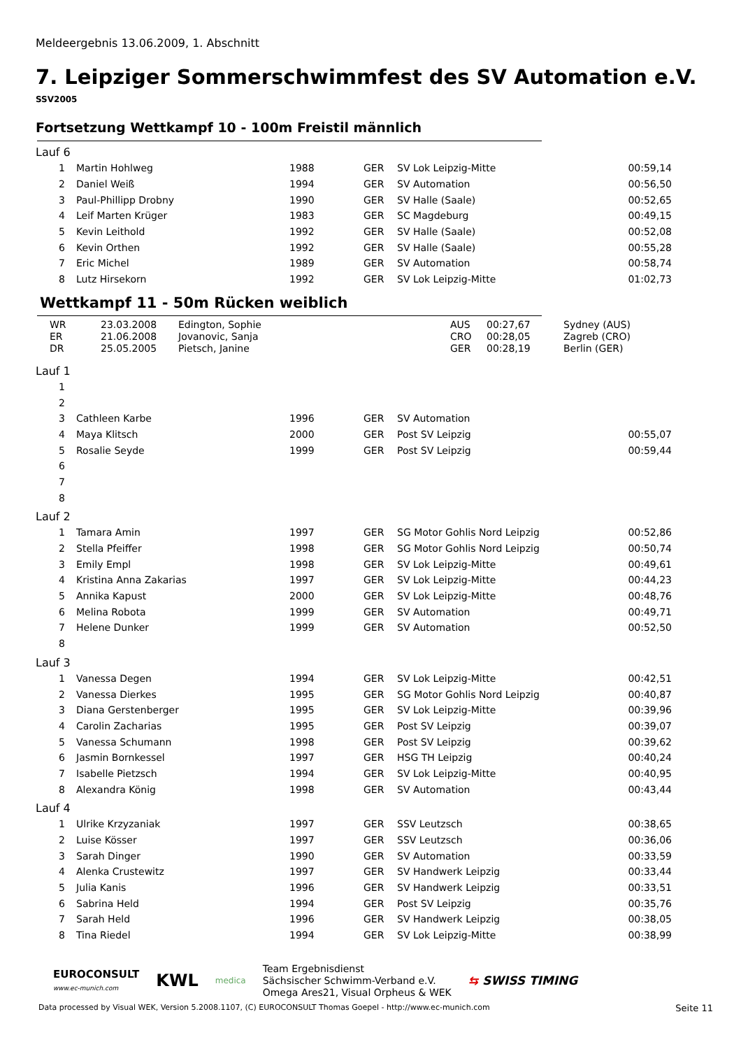Meldeergebnis 13.06.2009, 1. Abschnitt
7. Leipziger Sommerschwimmfest des SV Automation e.V.
SSV2005
Fortsetzung Wettkampf 10 - 100m Freistil männlich
Lauf 6
| 1 | Martin Hohlweg | 1988 | GER | SV Lok Leipzig-Mitte | 00:59,14 |
| 2 | Daniel Weiß | 1994 | GER | SV Automation | 00:56,50 |
| 3 | Paul-Phillipp Drobny | 1990 | GER | SV Halle (Saale) | 00:52,65 |
| 4 | Leif Marten Krüger | 1983 | GER | SC Magdeburg | 00:49,15 |
| 5 | Kevin Leithold | 1992 | GER | SV Halle (Saale) | 00:52,08 |
| 6 | Kevin Orthen | 1992 | GER | SV Halle (Saale) | 00:55,28 |
| 7 | Eric Michel | 1989 | GER | SV Automation | 00:58,74 |
| 8 | Lutz Hirsekorn | 1992 | GER | SV Lok Leipzig-Mitte | 01:02,73 |
Wettkampf 11 - 50m Rücken weiblich
| WR | 23.03.2008 | Edington, Sophie | AUS | 00:27,67 | Sydney (AUS) |
| ER | 21.06.2008 | Jovanovic, Sanja | CRO | 00:28,05 | Zagreb (CRO) |
| DR | 25.05.2005 | Pietsch, Janine | GER | 00:28,19 | Berlin (GER) |
Lauf 1
| 1 | | | | | |
| 2 | | | | | |
| 3 | Cathleen Karbe | 1996 | GER | SV Automation | |
| 4 | Maya Klitsch | 2000 | GER | Post SV Leipzig | 00:55,07 |
| 5 | Rosalie Seyde | 1999 | GER | Post SV Leipzig | 00:59,44 |
| 6 | | | | | |
| 7 | | | | | |
| 8 | | | | | |
Lauf 2
| 1 | Tamara Amin | 1997 | GER | SG Motor Gohlis Nord Leipzig | 00:52,86 |
| 2 | Stella Pfeiffer | 1998 | GER | SG Motor Gohlis Nord Leipzig | 00:50,74 |
| 3 | Emily Empl | 1998 | GER | SV Lok Leipzig-Mitte | 00:49,61 |
| 4 | Kristina Anna Zakarias | 1997 | GER | SV Lok Leipzig-Mitte | 00:44,23 |
| 5 | Annika Kapust | 2000 | GER | SV Lok Leipzig-Mitte | 00:48,76 |
| 6 | Melina Robota | 1999 | GER | SV Automation | 00:49,71 |
| 7 | Helene Dunker | 1999 | GER | SV Automation | 00:52,50 |
| 8 | | | | | |
Lauf 3
| 1 | Vanessa Degen | 1994 | GER | SV Lok Leipzig-Mitte | 00:42,51 |
| 2 | Vanessa Dierkes | 1995 | GER | SG Motor Gohlis Nord Leipzig | 00:40,87 |
| 3 | Diana Gerstenberger | 1995 | GER | SV Lok Leipzig-Mitte | 00:39,96 |
| 4 | Carolin Zacharias | 1995 | GER | Post SV Leipzig | 00:39,07 |
| 5 | Vanessa Schumann | 1998 | GER | Post SV Leipzig | 00:39,62 |
| 6 | Jasmin Bornkessel | 1997 | GER | HSG TH Leipzig | 00:40,24 |
| 7 | Isabelle Pietzsch | 1994 | GER | SV Lok Leipzig-Mitte | 00:40,95 |
| 8 | Alexandra König | 1998 | GER | SV Automation | 00:43,44 |
Lauf 4
| 1 | Ulrike Krzyzaniak | 1997 | GER | SSV Leutzsch | 00:38,65 |
| 2 | Luise Kösser | 1997 | GER | SSV Leutzsch | 00:36,06 |
| 3 | Sarah Dinger | 1990 | GER | SV Automation | 00:33,59 |
| 4 | Alenka Crustewitz | 1997 | GER | SV Handwerk Leipzig | 00:33,44 |
| 5 | Julia Kanis | 1996 | GER | SV Handwerk Leipzig | 00:33,51 |
| 6 | Sabrina Held | 1994 | GER | Post SV Leipzig | 00:35,76 |
| 7 | Sarah Held | 1996 | GER | SV Handwerk Leipzig | 00:38,05 |
| 8 | Tina Riedel | 1994 | GER | SV Lok Leipzig-Mitte | 00:38,99 |
EUROCONSULT
www.ec-munich.com
KWL
medica
Team Ergebnisdienst
Sächsischer Schwimm-Verband e.V.
Omega Ares21, Visual Orpheus & WEK
⇆ SWISS TIMING
Data processed by Visual WEK, Version 5.2008.1107, (C) EUROCONSULT Thomas Goepel - http://www.ec-munich.com Seite 11